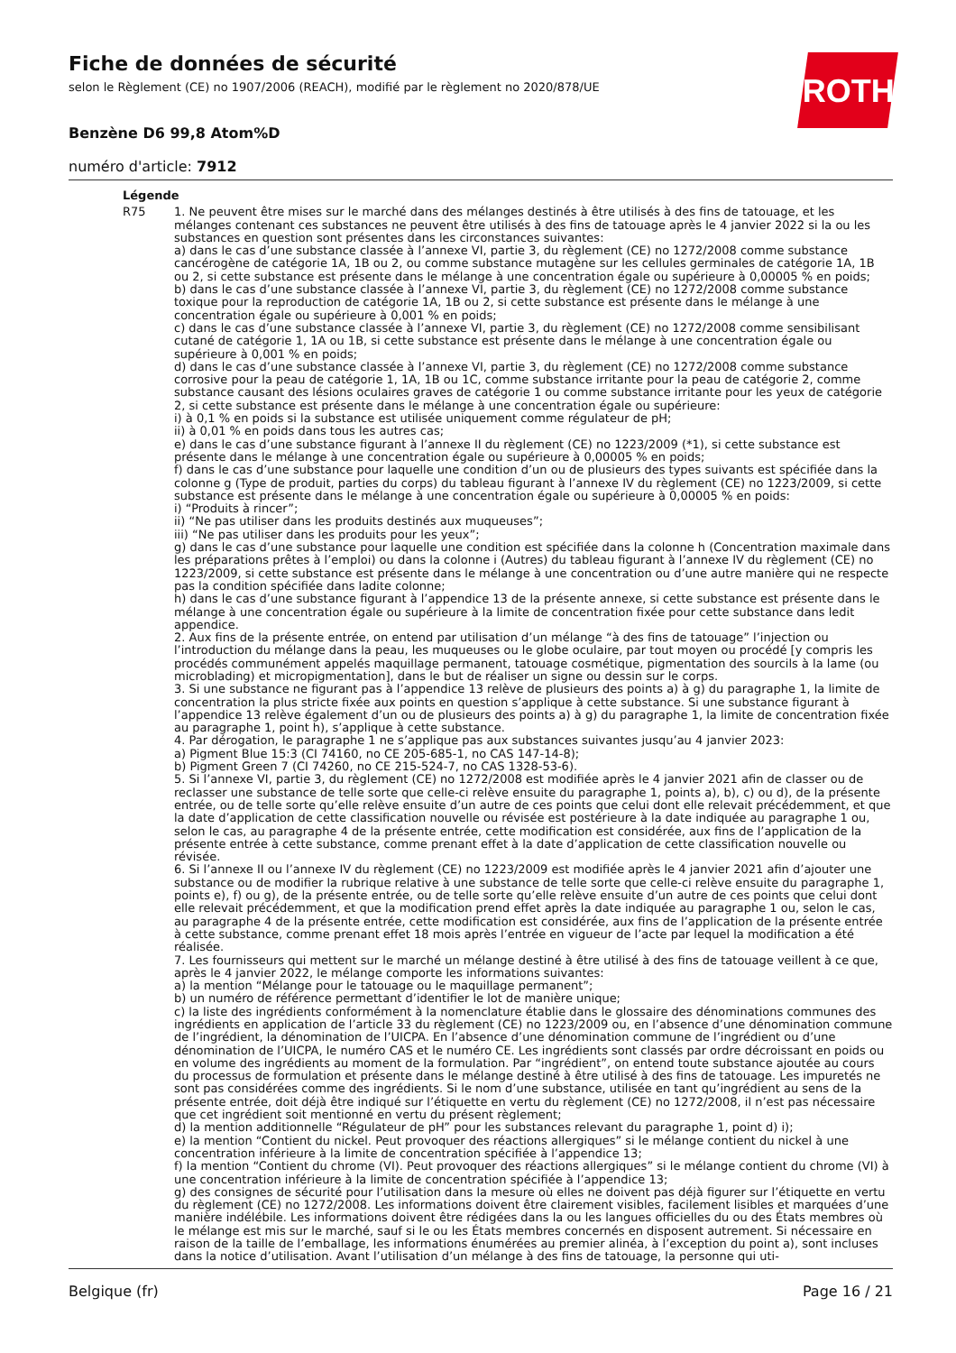Fiche de données de sécurité
selon le Règlement (CE) no 1907/2006 (REACH), modifié par le règlement no 2020/878/UE
Benzène D6 99,8 Atom%D
numéro d'article: 7912
ROTH
Légende
R75 1. Ne peuvent être mises sur le marché dans des mélanges destinés à être utilisés à des fins de tatouage, et les mélanges contenant ces substances ne peuvent être utilisés à des fins de tatouage après le 4 janvier 2022 si la ou les substances en question sont présentes dans les circonstances suivantes:
a) dans le cas d’une substance classée à l’annexe VI, partie 3, du règlement (CE) no 1272/2008 comme substance cancérogène de catégorie 1A, 1B ou 2, ou comme substance mutagène sur les cellules germinales de catégorie 1A, 1B ou 2, si cette substance est présente dans le mélange à une concentration égale ou supérieure à 0,00005 % en poids;
b) dans le cas d’une substance classée à l’annexe VI, partie 3, du règlement (CE) no 1272/2008 comme substance toxique pour la reproduction de catégorie 1A, 1B ou 2, si cette substance est présente dans le mélange à une concentration égale ou supérieure à 0,001 % en poids;
c) dans le cas d’une substance classée à l’annexe VI, partie 3, du règlement (CE) no 1272/2008 comme sensibilisant cutané de catégorie 1, 1A ou 1B, si cette substance est présente dans le mélange à une concentration égale ou supérieure à 0,001 % en poids;
d) dans le cas d’une substance classée à l’annexe VI, partie 3, du règlement (CE) no 1272/2008 comme substance corrosive pour la peau de catégorie 1, 1A, 1B ou 1C, comme substance irritante pour la peau de catégorie 2, comme substance causant des lésions oculaires graves de catégorie 1 ou comme substance irritante pour les yeux de catégorie 2, si cette substance est présente dans le mélange à une concentration égale ou supérieure:
i) à 0,1 % en poids si la substance est utilisée uniquement comme régulateur de pH;
ii) à 0,01 % en poids dans tous les autres cas;
e) dans le cas d’une substance figurant à l’annexe II du règlement (CE) no 1223/2009 (*1), si cette substance est présente dans le mélange à une concentration égale ou supérieure à 0,00005 % en poids;
f) dans le cas d’une substance pour laquelle une condition d’un ou de plusieurs des types suivants est spécifiée dans la colonne g (Type de produit, parties du corps) du tableau figurant à l’annexe IV du règlement (CE) no 1223/2009, si cette substance est présente dans le mélange à une concentration égale ou supérieure à 0,00005 % en poids:
i) “Produits à rincer”;
ii) “Ne pas utiliser dans les produits destinés aux muqueuses”;
iii) “Ne pas utiliser dans les produits pour les yeux”;
g) dans le cas d’une substance pour laquelle une condition est spécifiée dans la colonne h (Concentration maximale dans les préparations prêtes à l’emploi) ou dans la colonne i (Autres) du tableau figurant à l’annexe IV du règlement (CE) no 1223/2009, si cette substance est présente dans le mélange à une concentration ou d’une autre manière qui ne respecte pas la condition spécifiée dans ladite colonne;
h) dans le cas d’une substance figurant à l’appendice 13 de la présente annexe, si cette substance est présente dans le mélange à une concentration égale ou supérieure à la limite de concentration fixée pour cette substance dans ledit appendice.
2. Aux fins de la présente entrée, on entend par utilisation d’un mélange “à des fins de tatouage” l’injection ou l’introduction du mélange dans la peau, les muqueuses ou le globe oculaire, par tout moyen ou procédé [y compris les procédés communément appelés maquillage permanent, tatouage cosmétique, pigmentation des sourcils à la lame (ou microblading) et micropigmentation], dans le but de réaliser un signe ou dessin sur le corps.
3. Si une substance ne figurant pas à l’appendice 13 relève de plusieurs des points a) à g) du paragraphe 1, la limite de concentration la plus stricte fixée aux points en question s’applique à cette substance. Si une substance figurant à l’appendice 13 relève également d’un ou de plusieurs des points a) à g) du paragraphe 1, la limite de concentration fixée au paragraphe 1, point h), s’applique à cette substance.
4. Par dérogation, le paragraphe 1 ne s’applique pas aux substances suivantes jusqu’au 4 janvier 2023:
a) Pigment Blue 15:3 (CI 74160, no CE 205-685-1, no CAS 147-14-8);
b) Pigment Green 7 (CI 74260, no CE 215-524-7, no CAS 1328-53-6).
5. Si l’annexe VI, partie 3, du règlement (CE) no 1272/2008 est modifiée après le 4 janvier 2021 afin de classer ou de reclasser une substance de telle sorte que celle-ci relève ensuite du paragraphe 1, points a), b), c) ou d), de la présente entrée, ou de telle sorte qu’elle relève ensuite d’un autre de ces points que celui dont elle relevait précédemment, et que la date d’application de cette classification nouvelle ou révisée est postérieure à la date indiquée au paragraphe 1 ou, selon le cas, au paragraphe 4 de la présente entrée, cette modification est considérée, aux fins de l’application de la présente entrée à cette substance, comme prenant effet à la date d’application de cette classification nouvelle ou révisée.
6. Si l’annexe II ou l’annexe IV du règlement (CE) no 1223/2009 est modifiée après le 4 janvier 2021 afin d’ajouter une substance ou de modifier la rubrique relative à une substance de telle sorte que celle-ci relève ensuite du paragraphe 1, points e), f) ou g), de la présente entrée, ou de telle sorte qu’elle relève ensuite d’un autre de ces points que celui dont elle relevait précédemment, et que la modification prend effet après la date indiquée au paragraphe 1 ou, selon le cas, au paragraphe 4 de la présente entrée, cette modification est considérée, aux fins de l’application de la présente entrée à cette substance, comme prenant effet 18 mois après l’entrée en vigueur de l’acte par lequel la modification a été réalisée.
7. Les fournisseurs qui mettent sur le marché un mélange destiné à être utilisé à des fins de tatouage veillent à ce que, après le 4 janvier 2022, le mélange comporte les informations suivantes:
a) la mention “Mélange pour le tatouage ou le maquillage permanent”;
b) un numéro de référence permettant d’identifier le lot de manière unique;
c) la liste des ingrédients conformément à la nomenclature établie dans le glossaire des dénominations communes des ingrédients en application de l’article 33 du règlement (CE) no 1223/2009 ou, en l’absence d’une dénomination commune de l’ingrédient, la dénomination de l’UICPA. En l’absence d’une dénomination commune de l’ingrédient ou d’une dénomination de l’UICPA, le numéro CAS et le numéro CE. Les ingrédients sont classés par ordre décroissant en poids ou en volume des ingrédients au moment de la formulation. Par “ingrédient”, on entend toute substance ajoutée au cours du processus de formulation et présente dans le mélange destiné à être utilisé à des fins de tatouage. Les impuretés ne sont pas considérées comme des ingrédients. Si le nom d’une substance, utilisée en tant qu’ingrédient au sens de la présente entrée, doit déjà être indiqué sur l’étiquette en vertu du règlement (CE) no 1272/2008, il n’est pas nécessaire que cet ingrédient soit mentionné en vertu du présent règlement;
d) la mention additionnelle “Régulateur de pH” pour les substances relevant du paragraphe 1, point d) i);
e) la mention “Contient du nickel. Peut provoquer des réactions allergiques” si le mélange contient du nickel à une concentration inférieure à la limite de concentration spécifiée à l’appendice 13;
f) la mention “Contient du chrome (VI). Peut provoquer des réactions allergiques” si le mélange contient du chrome (VI) à une concentration inférieure à la limite de concentration spécifiée à l’appendice 13;
g) des consignes de sécurité pour l’utilisation dans la mesure où elles ne doivent pas déjà figurer sur l’étiquette en vertu du règlement (CE) no 1272/2008. Les informations doivent être clairement visibles, facilement lisibles et marquées d’une manière indélébile. Les informations doivent être rédigées dans la ou les langues officielles du ou des États membres où le mélange est mis sur le marché, sauf si le ou les États membres concernés en disposent autrement. Si nécessaire en raison de la taille de l’emballage, les informations énumérées au premier alinéa, à l’exception du point a), sont incluses dans la notice d’utilisation. Avant l’utilisation d’un mélange à des fins de tatouage, la personne qui uti-
Belgique (fr) Page 16 / 21